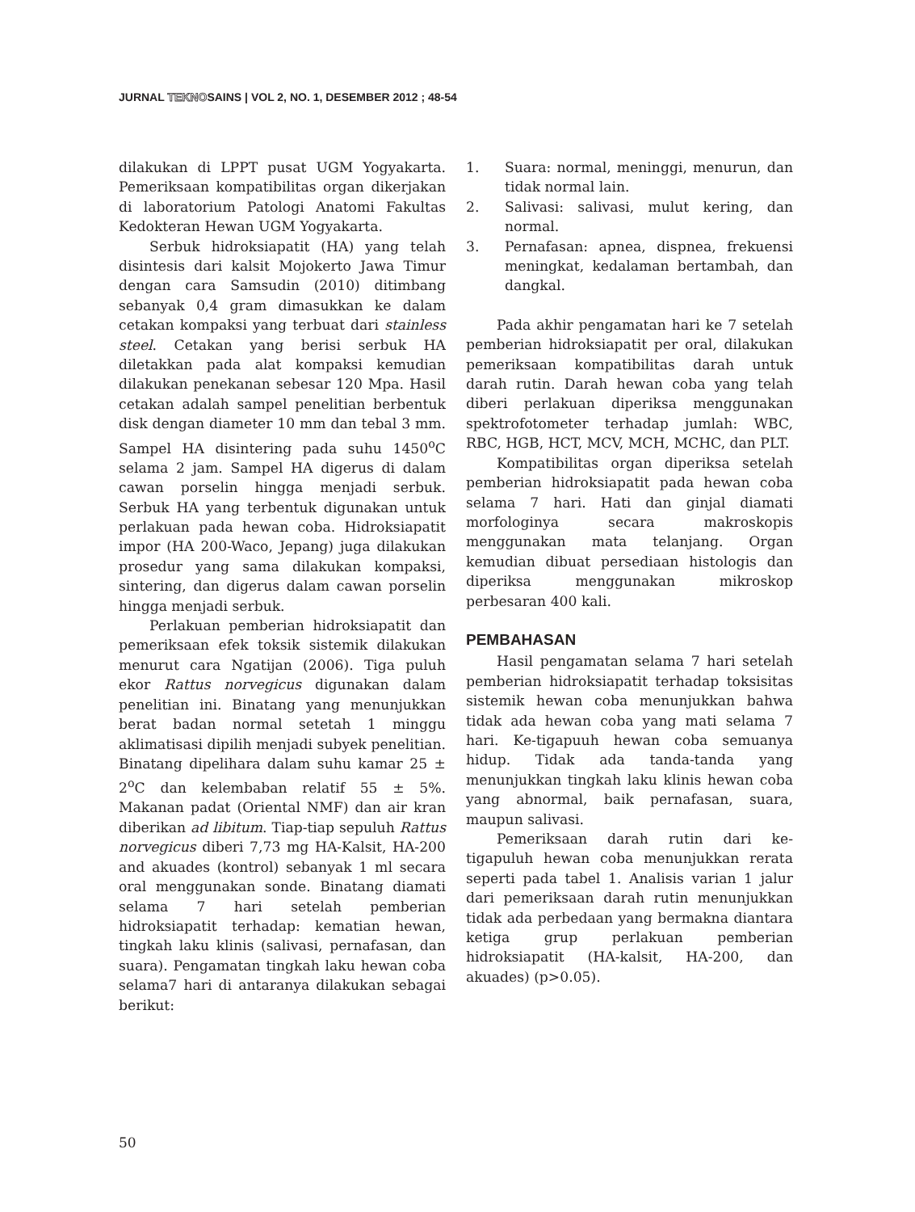JURNAL TEKNOSAINS | VOL 2, NO. 1, DESEMBER 2012 ; 48-54
dilakukan di LPPT pusat UGM Yogyakarta. Pemeriksaan kompatibilitas organ dikerjakan di laboratorium Patologi Anatomi Fakultas Kedokteran Hewan UGM Yogyakarta.
Serbuk hidroksiapatit (HA) yang telah disintesis dari kalsit Mojokerto Jawa Timur dengan cara Samsudin (2010) ditimbang sebanyak 0,4 gram dimasukkan ke dalam cetakan kompaksi yang terbuat dari stainless steel. Cetakan yang berisi serbuk HA diletakkan pada alat kompaksi kemudian dilakukan penekanan sebesar 120 Mpa. Hasil cetakan adalah sampel penelitian berbentuk disk dengan diameter 10 mm dan tebal 3 mm. Sampel HA disintering pada suhu 1450<sup>o</sup>C selama 2 jam. Sampel HA digerus di dalam cawan porselin hingga menjadi serbuk. Serbuk HA yang terbentuk digunakan untuk perlakuan pada hewan coba. Hidroksiapatit impor (HA 200-Waco, Jepang) juga dilakukan prosedur yang sama dilakukan kompaksi, sintering, dan digerus dalam cawan porselin hingga menjadi serbuk.
Perlakuan pemberian hidroksiapatit dan pemeriksaan efek toksik sistemik dilakukan menurut cara Ngatijan (2006). Tiga puluh ekor Rattus norvegicus digunakan dalam penelitian ini. Binatang yang menunjukkan berat badan normal setetah 1 minggu aklimatisasi dipilih menjadi subyek penelitian. Binatang dipelihara dalam suhu kamar 25 ± 2<sup>o</sup>C dan kelembaban relatif 55 ± 5%. Makanan padat (Oriental NMF) dan air kran diberikan ad libitum. Tiap-tiap sepuluh Rattus norvegicus diberi 7,73 mg HA-Kalsit, HA-200 and akuades (kontrol) sebanyak 1 ml secara oral menggunakan sonde. Binatang diamati selama 7 hari setelah pemberian hidroksiapatit terhadap: kematian hewan, tingkah laku klinis (salivasi, pernafasan, dan suara). Pengamatan tingkah laku hewan coba selama7 hari di antaranya dilakukan sebagai berikut:
1. Suara: normal, meninggi, menurun, dan tidak normal lain.
2. Salivasi: salivasi, mulut kering, dan normal.
3. Pernafasan: apnea, dispnea, frekuensi meningkat, kedalaman bertambah, dan dangkal.
Pada akhir pengamatan hari ke 7 setelah pemberian hidroksiapatit per oral, dilakukan pemeriksaan kompatibilitas darah untuk darah rutin. Darah hewan coba yang telah diberi perlakuan diperiksa menggunakan spektrofotometer terhadap jumlah: WBC, RBC, HGB, HCT, MCV, MCH, MCHC, dan PLT.
Kompatibilitas organ diperiksa setelah pemberian hidroksiapatit pada hewan coba selama 7 hari. Hati dan ginjal diamati morfologinya secara makroskopis menggunakan mata telanjang. Organ kemudian dibuat persediaan histologis dan diperiksa menggunakan mikroskop perbesaran 400 kali.
PEMBAHASAN
Hasil pengamatan selama 7 hari setelah pemberian hidroksiapatit terhadap toksisitas sistemik hewan coba menunjukkan bahwa tidak ada hewan coba yang mati selama 7 hari. Ke-tigapuuh hewan coba semuanya hidup. Tidak ada tanda-tanda yang menunjukkan tingkah laku klinis hewan coba yang abnormal, baik pernafasan, suara, maupun salivasi.
Pemeriksaan darah rutin dari ke-tigapuluh hewan coba menunjukkan rerata seperti pada tabel 1. Analisis varian 1 jalur dari pemeriksaan darah rutin menunjukkan tidak ada perbedaan yang bermakna diantara ketiga grup perlakuan pemberian hidroksiapatit (HA-kalsit, HA-200, dan akuades) (p>0.05).
50